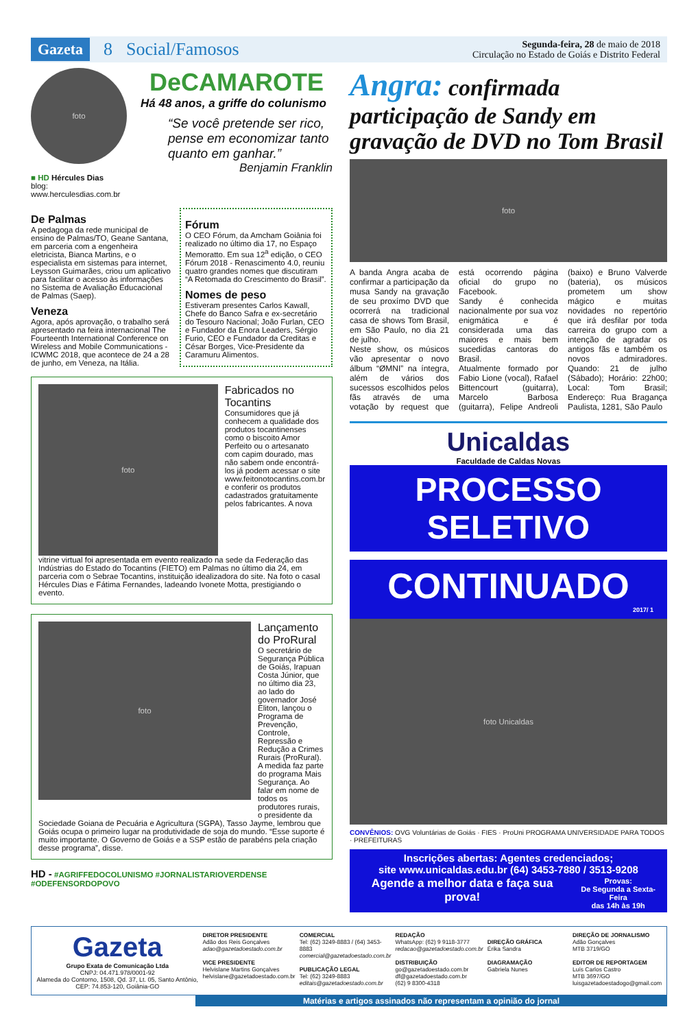Gazeta 8 Social/Famosos
Segunda-feira, 28 de maio de 2018
Circulação no Estado de Goiás e Distrito Federal
foto
■ HD Hércules Dias
blog: www.herculesdias.com.br
DeCAMAROTE
Há 48 anos, a griffe do colunismo
“Se você pretende ser rico, pense em economizar tanto quanto em ganhar.”
Benjamin Franklin
De Palmas
A pedagoga da rede municipal de ensino de Palmas/TO, Geane Santana, em parceria com a engenheira eletricista, Bianca Martins, e o especialista em sistemas para internet, Leysson Guimarães, criou um aplicativo para facilitar o acesso às informações no Sistema de Avaliação Educacional de Palmas (Saep).
Veneza
Agora, após aprovação, o trabalho será apresentado na feira internacional The Fourteenth International Conference on Wireless and Mobile Communications - ICWMC 2018, que acontece de 24 a 28 de junho, em Veneza, na Itália.
Fórum
O CEO Fórum, da Amcham Goiânia foi realizado no último dia 17, no Espaço Memoratto. Em sua 12<sup>a</sup> edição, o CEO Fórum 2018 - Renascimento 4.0, reuniu quatro grandes nomes que discutiram “A Retomada do Crescimento do Brasil”.
Nomes de peso
Estiveram presentes Carlos Kawall, Chefe do Banco Safra e ex-secretário do Tesouro Nacional; João Furlan, CEO e Fundador da Enora Leaders, Sérgio Furio, CEO e Fundador da Creditas e César Borges, Vice-Presidente da Caramuru Alimentos.
foto
Fabricados no Tocantins
Consumidores que já conhecem a qualidade dos produtos tocantinenses como o biscoito Amor Perfeito ou o artesanato com capim dourado, mas não sabem onde encontrá-los já podem acessar o site www.feitonotocantins.com.br e conferir os produtos cadastrados gratuitamente pelos fabricantes. A nova
vitrine virtual foi apresentada em evento realizado na sede da Federação das Indústrias do Estado do Tocantins (FIETO) em Palmas no último dia 24, em parceria com o Sebrae Tocantins, instituição idealizadora do site. Na foto o casal Hércules Dias e Fátima Fernandes, ladeando Ivonete Motta, prestigiando o evento.
foto
Lançamento do ProRural
O secretário de Segurança Pública de Goiás, Irapuan Costa Júnior, que no último dia 23, ao lado do governador José Eliton, lançou o Programa de Prevenção, Controle, Repressão e Redução a Crimes Rurais (ProRural). A medida faz parte do programa Mais Segurança. Ao falar em nome de todos os produtores rurais, o presidente da
Sociedade Goiana de Pecuária e Agricultura (SGPA), Tasso Jayme, lembrou que Goiás ocupa o primeiro lugar na produtividade de soja do mundo. “Esse suporte é muito importante. O Governo de Goiás e a SSP estão de parabéns pela criação desse programa”, disse.
HD - #AGRIFFEDOCOLUNISMO #JORNALISTARIOVERDENSE #ODEFENSORDOPOVO
Angra: confirmada participação de Sandy em gravação de DVD no Tom Brasil
foto
A banda Angra acaba de confirmar a participação da musa Sandy na gravação de seu proxímo DVD que ocorrerá na tradicional casa de shows Tom Brasil, em São Paulo, no dia 21 de julho.
Neste show, os músicos vão apresentar o novo álbum “ØMNI” na íntegra, além de vários dos sucessos escolhidos pelos fãs através de uma votação by request que está ocorrendo página oficial do grupo no Facebook.
Sandy é conhecida nacionalmente por sua voz enigmática e é considerada uma das maiores e mais bem sucedidas cantoras do Brasil.
Atualmente formado por Fabio Lione (vocal), Rafael Bittencourt (guitarra), Marcelo Barbosa (guitarra), Felipe Andreoli (baixo) e Bruno Valverde (bateria), os músicos prometem um show mágico e muitas novidades no repertório que irá desfilar por toda carreira do grupo com a intenção de agradar os antigos fãs e também os novos admiradores. Quando: 21 de julho (Sábado); Horário: 22h00; Local: Tom Brasil; Endereço: Rua Bragança Paulista, 1281, São Paulo
Unicaldas
Faculdade de Caldas Novas
PROCESSO SELETIVO
CONTINUADO
2017/ 1
foto Unicaldas
CONVÊNIOS: OVG Voluntárias de Goiás · FIES · ProUni PROGRAMA UNIVERSIDADE PARA TODOS · PREFEITURAS
Inscrições abertas: Agentes credenciados;
site www.unicaldas.edu.br (64) 3453-7880 / 3513-9208
Agende a melhor data e faça sua prova! Provas:
De Segunda a Sexta-Feira
das 14h às 19h
Gazeta
Grupo Exata de Comunicação Ltda
CNPJ: 04.471.978/0001-92
Alameda do Contorno, 1508, Qd. 37, Lt. 05, Santo Antônio, CEP: 74.853-120, Goiânia-GO
DIRETOR PRESIDENTE
Adão dos Reis Gonçalves
adao@gazetadoestado.com.br
VICE PRESIDENTE
Helvislane Martins Gonçalves
helvislane@gazetadoestado.com.br
COMERCIAL
Tel: (62) 3249-8883 / (64) 3453-8883
comercial@gazetadoestado.com.br
PUBLICAÇÃO LEGAL
Tel: (62) 3249-8883
editais@gazetadoestado.com.br
REDAÇÃO
WhatsApp: (62) 9 9118-3777
redacao@gazetadoestado.com.br
DISTRIBUIÇÃO
go@gazetadoestado.com.br
df@gazetadoestado.com.br
(62) 9 8300-4318
DIREÇÃO GRÁFICA
Érika Sandra
DIAGRAMAÇÃO
Gabriela Nunes
DIREÇÃO DE JORNALISMO
Adão Gonçalves
MTB 3719/GO
EDITOR DE REPORTAGEM
Luís Carlos Castro
MTB 3697/GO
luisgazetadoestadogo@gmail.com
Matérias e artigos assinados não representam a opinião do jornal